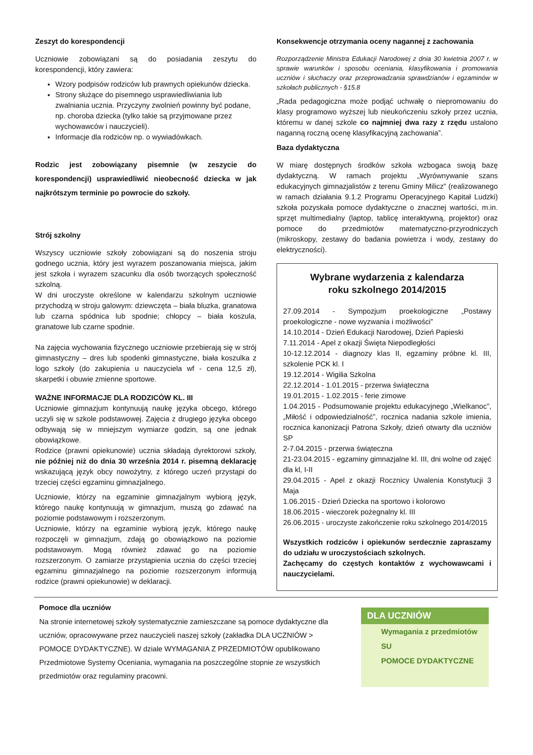Zeszyt do korespondencji
Uczniowie zobowiązani są do posiadania zeszytu do korespondencji, który zawiera:
Wzory podpisów rodziców lub prawnych opiekunów dziecka.
Strony służące do pisemnego usprawiedliwiania lub zwalniania ucznia. Przyczyny zwolnień powinny być podane, np. choroba dziecka (tylko takie są przyjmowane przez wychowawców i nauczycieli).
Informacje dla rodziców np. o wywiadówkach.
Rodzic jest zobowiązany pisemnie (w zeszycie do korespondencji) usprawiedliwić nieobecność dziecka w jak najkrótszym terminie po powrocie do szkoły.
Strój szkolny
Wszyscy uczniowie szkoły zobowiązani są do noszenia stroju godnego ucznia, który jest wyrazem poszanowania miejsca, jakim jest szkoła i wyrazem szacunku dla osób tworzących społeczność szkolną.
W dni uroczyste określone w kalendarzu szkolnym uczniowie przychodzą w stroju galowym: dziewczęta – biała bluzka, granatowa lub czarna spódnica lub spodnie; chłopcy – biała koszula, granatowe lub czarne spodnie.
Na zajęcia wychowania fizycznego uczniowie przebierają się w strój gimnastyczny – dres lub spodenki gimnastyczne, biała koszulka z logo szkoły (do zakupienia u nauczyciela wf - cena 12,5 zł), skarpetki i obuwie zmienne sportowe.
WAŻNE INFORMACJE DLA RODZICÓW KL. III
Uczniowie gimnazjum kontynuują naukę języka obcego, którego uczyli się w szkole podstawowej. Zajęcia z drugiego języka obcego odbywają się w mniejszym wymiarze godzin, są one jednak obowiązkowe.
Rodzice (prawni opiekunowie) ucznia składają dyrektorowi szkoły, nie później niż do dnia 30 września 2014 r. pisemną deklarację wskazującą język obcy nowożytny, z którego uczeń przystąpi do trzeciej części egzaminu gimnazjalnego.
Uczniowie, którzy na egzaminie gimnazjalnym wybiorą język, którego naukę kontynuują w gimnazjum, muszą go zdawać na poziomie podstawowym i rozszerzonym.
Uczniowie, którzy na egzaminie wybiorą język, którego naukę rozpoczęli w gimnazjum, zdają go obowiązkowo na poziomie podstawowym. Mogą również zdawać go na poziomie rozszerzonym. O zamiarze przystąpienia ucznia do części trzeciej egzaminu gimnazjalnego na poziomie rozszerzonym informują rodzice (prawni opiekunowie) w deklaracji.
Konsekwencje otrzymania oceny nagannej z zachowania
Rozporządzenie Ministra Edukacji Narodowej z dnia 30 kwietnia 2007 r. w sprawie warunków i sposobu oceniania, klasyfikowania i promowania uczniów i słuchaczy oraz przeprowadzania sprawdzianów i egzaminów w szkołach publicznych - §15.8
„Rada pedagogiczna może podjąć uchwałę o niepromowaniu do klasy programowo wyższej lub nieukończeniu szkoły przez ucznia, któremu w danej szkole co najmniej dwa razy z rzędu ustalono naganną roczną ocenę klasyfikacyjną zachowania”.
Baza dydaktyczna
W miarę dostępnych środków szkoła wzbogaca swoją bazę dydaktyczną. W ramach projektu „Wyrównywanie szans edukacyjnych gimnazjalistów z terenu Gminy Milicz” (realizowanego w ramach działania 9.1.2 Programu Operacyjnego Kapitał Ludzki) szkoła pozyskała pomoce dydaktyczne o znacznej wartości, m.in. sprzęt multimedialny (laptop, tablicę interaktywną, projektor) oraz pomoce do przedmiotów matematyczno-przyrodniczych (mikroskopy, zestawy do badania powietrza i wody, zestawy do elektryczności).
Wybrane wydarzenia z kalendarza
roku szkolnego 2014/2015
27.09.2014 - Sympozjum proekologiczne „Postawy proekologiczne - nowe wyzwania i możliwości”
14.10.2014 - Dzień Edukacji Narodowej, Dzień Papieski
7.11.2014 - Apel z okazji Święta Niepodległości
10-12.12.2014 - diagnozy klas II, egzaminy próbne kl. III, szkolenie PCK kl. I
19.12.2014 - Wigilia Szkolna
22.12.2014 - 1.01.2015 - przerwa świąteczna
19.01.2015 - 1.02.2015 - ferie zimowe
1.04.2015 - Podsumowanie projektu edukacyjnego „Wielkanoc”, „Miłość i odpowiedzialność”, rocznica nadania szkole imienia, rocznica kanonizacji Patrona Szkoły, dzień otwarty dla uczniów SP
2-7.04.2015 - przerwa świąteczna
21-23.04.2015 - egzaminy gimnazjalne kl. III, dni wolne od zajęć dla kl, I-II
29.04.2015 - Apel z okazji Rocznicy Uwalenia Konstytucji 3 Maja
1.06.2015 - Dzień Dziecka na sportowo i kolorowo
18.06.2015 - wieczorek pożegnalny kl. III
26.06.2015 - uroczyste zakończenie roku szkolnego 2014/2015
Wszystkich rodziców i opiekunów serdecznie zapraszamy do udziału w uroczystościach szkolnych.
Zachęcamy do częstych kontaktów z wychowawcami i nauczycielami.
Pomoce dla uczniów
Na stronie internetowej szkoły systematycznie zamieszczane są pomoce dydaktyczne dla uczniów, opracowywane przez nauczycieli naszej szkoły (zakładka DLA UCZNIÓW > POMOCE DYDAKTYCZNE). W dziale WYMAGANIA Z PRZEDMIOTÓW opublikowano Przedmiotowe Systemy Oceniania, wymagania na poszczególne stopnie ze wszystkich przedmiotów oraz regulaminy pracowni.
DLA UCZNIÓW
Wymagania z przedmiotów
SU
POMOCE DYDAKTYCZNE